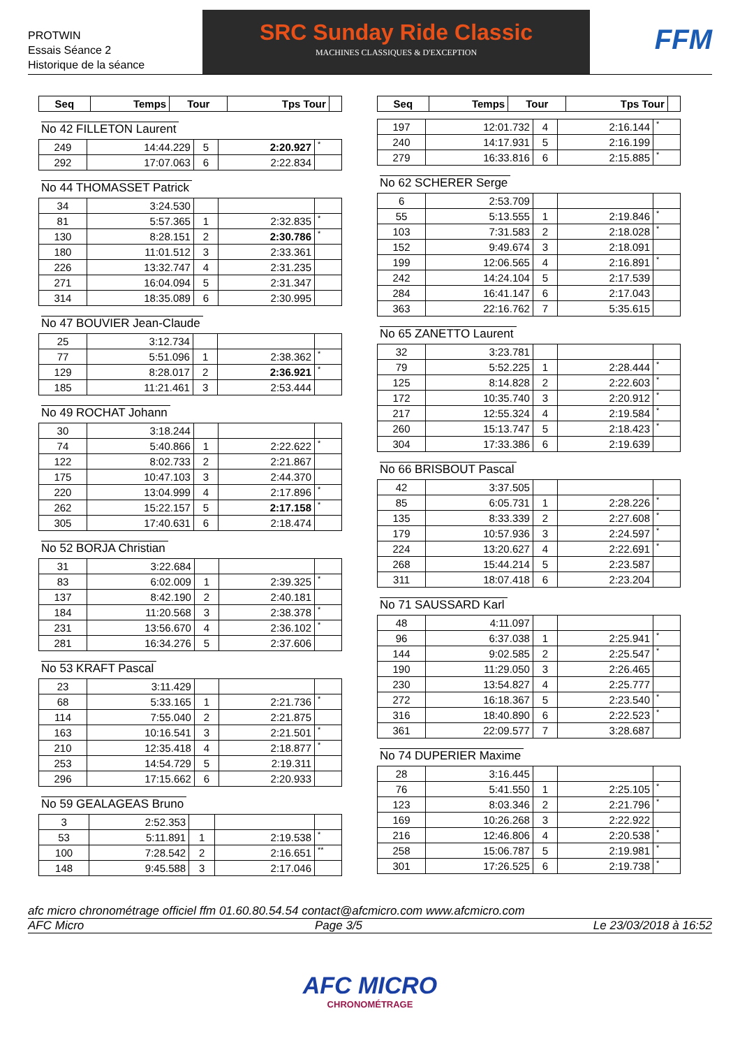PROTWIN
Essais Séance 2
Historique de la séance
SRC Sunday Ride Classic
MACHINES CLASSIQUES & D'EXCEPTION
FFM
| Seq | Temps | Tour | Tps Tour | |
| --- | --- | --- | --- | --- |
No 42 FILLETON Laurent
| 249 | 14:44.229 | 5 | 2:20.927 | * |
| 292 | 17:07.063 | 6 | 2:22.834 | |
No 44 THOMASSET Patrick
| 34 | 3:24.530 | | | |
| 81 | 5:57.365 | 1 | 2:32.835 | * |
| 130 | 8:28.151 | 2 | 2:30.786 | * |
| 180 | 11:01.512 | 3 | 2:33.361 | |
| 226 | 13:32.747 | 4 | 2:31.235 | |
| 271 | 16:04.094 | 5 | 2:31.347 | |
| 314 | 18:35.089 | 6 | 2:30.995 | |
No 47 BOUVIER Jean-Claude
| 25 | 3:12.734 | | | |
| 77 | 5:51.096 | 1 | 2:38.362 | * |
| 129 | 8:28.017 | 2 | 2:36.921 | * |
| 185 | 11:21.461 | 3 | 2:53.444 | |
No 49 ROCHAT Johann
| 30 | 3:18.244 | | | |
| 74 | 5:40.866 | 1 | 2:22.622 | * |
| 122 | 8:02.733 | 2 | 2:21.867 | |
| 175 | 10:47.103 | 3 | 2:44.370 | |
| 220 | 13:04.999 | 4 | 2:17.896 | * |
| 262 | 15:22.157 | 5 | 2:17.158 | * |
| 305 | 17:40.631 | 6 | 2:18.474 | |
No 52 BORJA Christian
| 31 | 3:22.684 | | | |
| 83 | 6:02.009 | 1 | 2:39.325 | * |
| 137 | 8:42.190 | 2 | 2:40.181 | |
| 184 | 11:20.568 | 3 | 2:38.378 | * |
| 231 | 13:56.670 | 4 | 2:36.102 | * |
| 281 | 16:34.276 | 5 | 2:37.606 | |
No 53 KRAFT Pascal
| 23 | 3:11.429 | | | |
| 68 | 5:33.165 | 1 | 2:21.736 | * |
| 114 | 7:55.040 | 2 | 2:21.875 | |
| 163 | 10:16.541 | 3 | 2:21.501 | * |
| 210 | 12:35.418 | 4 | 2:18.877 | * |
| 253 | 14:54.729 | 5 | 2:19.311 | |
| 296 | 17:15.662 | 6 | 2:20.933 | |
No 59 GEALAGEAS Bruno
| 3 | 2:52.353 | | | |
| 53 | 5:11.891 | 1 | 2:19.538 | * |
| 100 | 7:28.542 | 2 | 2:16.651 | ** |
| 148 | 9:45.588 | 3 | 2:17.046 | |
| Seq | Temps | Tour | Tps Tour | |
| --- | --- | --- | --- | --- |
| 197 | 12:01.732 | 4 | 2:16.144 | * |
| 240 | 14:17.931 | 5 | 2:16.199 | |
| 279 | 16:33.816 | 6 | 2:15.885 | * |
No 62 SCHERER Serge
| 6 | 2:53.709 | | | |
| 55 | 5:13.555 | 1 | 2:19.846 | * |
| 103 | 7:31.583 | 2 | 2:18.028 | * |
| 152 | 9:49.674 | 3 | 2:18.091 | |
| 199 | 12:06.565 | 4 | 2:16.891 | * |
| 242 | 14:24.104 | 5 | 2:17.539 | |
| 284 | 16:41.147 | 6 | 2:17.043 | |
| 363 | 22:16.762 | 7 | 5:35.615 | |
No 65 ZANETTO Laurent
| 32 | 3:23.781 | | | |
| 79 | 5:52.225 | 1 | 2:28.444 | * |
| 125 | 8:14.828 | 2 | 2:22.603 | * |
| 172 | 10:35.740 | 3 | 2:20.912 | * |
| 217 | 12:55.324 | 4 | 2:19.584 | * |
| 260 | 15:13.747 | 5 | 2:18.423 | * |
| 304 | 17:33.386 | 6 | 2:19.639 | |
No 66 BRISBOUT Pascal
| 42 | 3:37.505 | | | |
| 85 | 6:05.731 | 1 | 2:28.226 | * |
| 135 | 8:33.339 | 2 | 2:27.608 | * |
| 179 | 10:57.936 | 3 | 2:24.597 | * |
| 224 | 13:20.627 | 4 | 2:22.691 | * |
| 268 | 15:44.214 | 5 | 2:23.587 | |
| 311 | 18:07.418 | 6 | 2:23.204 | |
No 71 SAUSSARD Karl
| 48 | 4:11.097 | | | |
| 96 | 6:37.038 | 1 | 2:25.941 | * |
| 144 | 9:02.585 | 2 | 2:25.547 | * |
| 190 | 11:29.050 | 3 | 2:26.465 | |
| 230 | 13:54.827 | 4 | 2:25.777 | |
| 272 | 16:18.367 | 5 | 2:23.540 | * |
| 316 | 18:40.890 | 6 | 2:22.523 | * |
| 361 | 22:09.577 | 7 | 3:28.687 | |
No 74 DUPERIER Maxime
| 28 | 3:16.445 | | | |
| 76 | 5:41.550 | 1 | 2:25.105 | * |
| 123 | 8:03.346 | 2 | 2:21.796 | * |
| 169 | 10:26.268 | 3 | 2:22.922 | |
| 216 | 12:46.806 | 4 | 2:20.538 | * |
| 258 | 15:06.787 | 5 | 2:19.981 | * |
| 301 | 17:26.525 | 6 | 2:19.738 | * |
afc micro chronométrage officiel ffm 01.60.80.54.54 contact@afcmicro.com www.afcmicro.com
AFC Micro Page 3/5 Le 23/03/2018 à 16:52
AFC MICRO
CHRONOMÉTRAGE